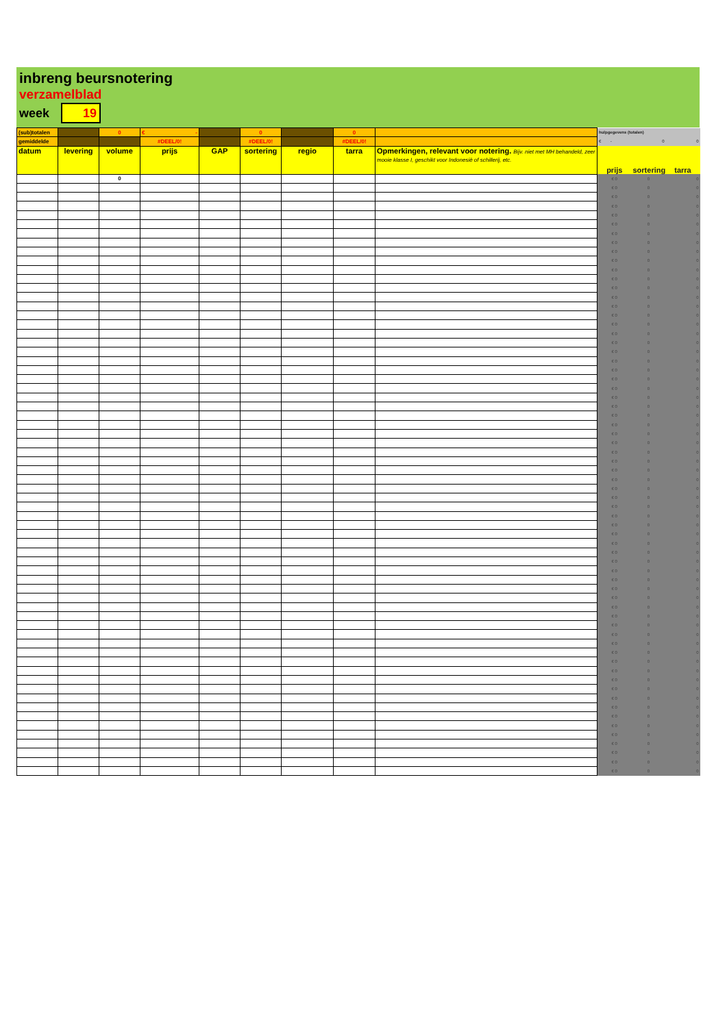inbreng beursnotering
verzamelblad
week 19
| (sub)totalen | | 0 | € - | | 0 | | 0 | | hulpgegevens (totalen) | | |
| gemiddelde | | | #DEEL/0! | | #DEEL/0! | | #DEEL/0! | | € - | 0 | 0 |
| datum | levering | volume | prijs | GAP | sortering | regio | tarra | Opmerkingen, relevant voor notering. Bijv. niet met MH behandeld, zeer mooie klasse I, geschikt voor Indonesië of schillerij, etc. | prijs | sortering | tarra |
| | | 0 | | | | | | | € 0 | 0 | 0 |
| | | | | | | | | | € 0 | 0 | 0 |
| | | | | | | | | | € 0 | 0 | 0 |
| | | | | | | | | | € 0 | 0 | 0 |
| | | | | | | | | | € 0 | 0 | 0 |
| | | | | | | | | | € 0 | 0 | 0 |
| | | | | | | | | | € 0 | 0 | 0 |
| | | | | | | | | | € 0 | 0 | 0 |
| | | | | | | | | | € 0 | 0 | 0 |
| | | | | | | | | | € 0 | 0 | 0 |
| | | | | | | | | | € 0 | 0 | 0 |
| | | | | | | | | | € 0 | 0 | 0 |
| | | | | | | | | | € 0 | 0 | 0 |
| | | | | | | | | | € 0 | 0 | 0 |
| | | | | | | | | | € 0 | 0 | 0 |
| | | | | | | | | | € 0 | 0 | 0 |
| | | | | | | | | | € 0 | 0 | 0 |
| | | | | | | | | | € 0 | 0 | 0 |
| | | | | | | | | | € 0 | 0 | 0 |
| | | | | | | | | | € 0 | 0 | 0 |
| | | | | | | | | | € 0 | 0 | 0 |
| | | | | | | | | | € 0 | 0 | 0 |
| | | | | | | | | | € 0 | 0 | 0 |
| | | | | | | | | | € 0 | 0 | 0 |
| | | | | | | | | | € 0 | 0 | 0 |
| | | | | | | | | | € 0 | 0 | 0 |
| | | | | | | | | | € 0 | 0 | 0 |
| | | | | | | | | | € 0 | 0 | 0 |
| | | | | | | | | | € 0 | 0 | 0 |
| | | | | | | | | | € 0 | 0 | 0 |
| | | | | | | | | | € 0 | 0 | 0 |
| | | | | | | | | | € 0 | 0 | 0 |
| | | | | | | | | | € 0 | 0 | 0 |
| | | | | | | | | | € 0 | 0 | 0 |
| | | | | | | | | | € 0 | 0 | 0 |
| | | | | | | | | | € 0 | 0 | 0 |
| | | | | | | | | | € 0 | 0 | 0 |
| | | | | | | | | | € 0 | 0 | 0 |
| | | | | | | | | | € 0 | 0 | 0 |
| | | | | | | | | | € 0 | 0 | 0 |
| | | | | | | | | | € 0 | 0 | 0 |
| | | | | | | | | | € 0 | 0 | 0 |
| | | | | | | | | | € 0 | 0 | 0 |
| | | | | | | | | | € 0 | 0 | 0 |
| | | | | | | | | | € 0 | 0 | 0 |
| | | | | | | | | | € 0 | 0 | 0 |
| | | | | | | | | | € 0 | 0 | 0 |
| | | | | | | | | | € 0 | 0 | 0 |
| | | | | | | | | | € 0 | 0 | 0 |
| | | | | | | | | | € 0 | 0 | 0 |
| | | | | | | | | | € 0 | 0 | 0 |
| | | | | | | | | | € 0 | 0 | 0 |
| | | | | | | | | | € 0 | 0 | 0 |
| | | | | | | | | | € 0 | 0 | 0 |
| | | | | | | | | | € 0 | 0 | 0 |
| | | | | | | | | | € 0 | 0 | 0 |
| | | | | | | | | | € 0 | 0 | 0 |
| | | | | | | | | | € 0 | 0 | 0 |
| | | | | | | | | | € 0 | 0 | 0 |
| | | | | | | | | | € 0 | 0 | 0 |
| | | | | | | | | | € 0 | 0 | 0 |
| | | | | | | | | | € 0 | 0 | 0 |
| | | | | | | | | | € 0 | 0 | 0 |
| | | | | | | | | | € 0 | 0 | 0 |
| | | | | | | | | | € 0 | 0 | 0 |
| | | | | | | | | | € 0 | 0 | 0 |